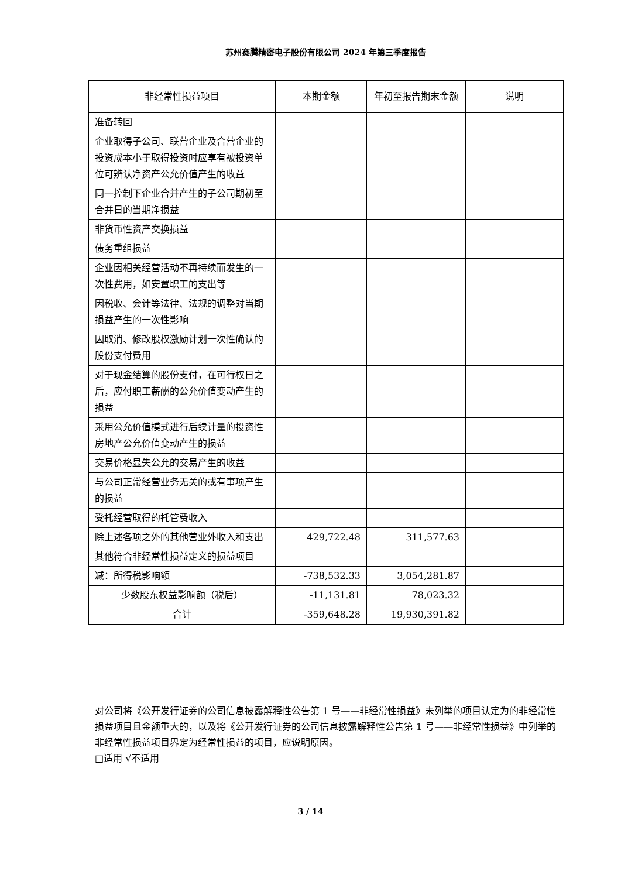苏州赛腾精密电子股份有限公司 2024 年第三季度报告
| 非经常性损益项目 | 本期金额 | 年初至报告期末金额 | 说明 |
| --- | --- | --- | --- |
| 准备转回 | | | |
| 企业取得子公司、联营企业及合营企业的投资成本小于取得投资时应享有被投资单位可辨认净资产公允价值产生的收益 | | | |
| 同一控制下企业合并产生的子公司期初至合并日的当期净损益 | | | |
| 非货币性资产交换损益 | | | |
| 债务重组损益 | | | |
| 企业因相关经营活动不再持续而发生的一次性费用，如安置职工的支出等 | | | |
| 因税收、会计等法律、法规的调整对当期损益产生的一次性影响 | | | |
| 因取消、修改股权激励计划一次性确认的股份支付费用 | | | |
| 对于现金结算的股份支付，在可行权日之后，应付职工薪酬的公允价值变动产生的损益 | | | |
| 采用公允价值模式进行后续计量的投资性房地产公允价值变动产生的损益 | | | |
| 交易价格显失公允的交易产生的收益 | | | |
| 与公司正常经营业务无关的或有事项产生的损益 | | | |
| 受托经营取得的托管费收入 | | | |
| 除上述各项之外的其他营业外收入和支出 | 429,722.48 | 311,577.63 | |
| 其他符合非经常性损益定义的损益项目 | | | |
| 减：所得税影响额 | -738,532.33 | 3,054,281.87 | |
| 少数股东权益影响额（税后） | -11,131.81 | 78,023.32 | |
| 合计 | -359,648.28 | 19,930,391.82 | |
对公司将《公开发行证券的公司信息披露解释性公告第 1 号——非经常性损益》未列举的项目认定为的非经常性损益项目且金额重大的，以及将《公开发行证券的公司信息披露解释性公告第 1 号——非经常性损益》中列举的非经常性损益项目界定为经常性损益的项目，应说明原因。
□适用 √不适用
3 / 14